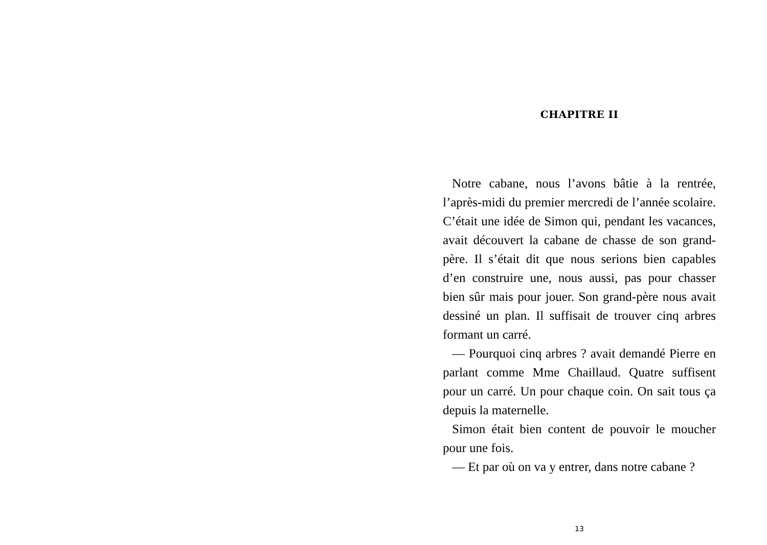CHAPITRE II
Notre cabane, nous l’avons bâtie à la rentrée, l’après-midi du premier mercredi de l’année scolaire. C’était une idée de Simon qui, pendant les vacances, avait découvert la cabane de chasse de son grand-père. Il s’était dit que nous serions bien capables d’en construire une, nous aussi, pas pour chasser bien sûr mais pour jouer. Son grand-père nous avait dessiné un plan. Il suffisait de trouver cinq arbres formant un carré.
— Pourquoi cinq arbres ? avait demandé Pierre en parlant comme Mme Chaillaud. Quatre suffisent pour un carré. Un pour chaque coin. On sait tous ça depuis la maternelle.
Simon était bien content de pouvoir le moucher pour une fois.
— Et par où on va y entrer, dans notre cabane ?
13